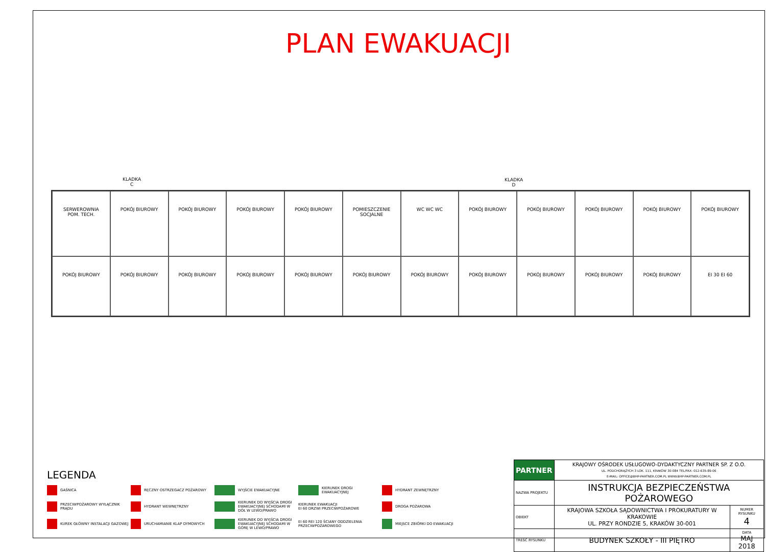PLAN EWAKUACJI
KLADKA
C
KLADKA
D
SERWEROWNIA
POM. TECH.
POKÓJ BIUROWY
POKÓJ BIUROWY
POKÓJ BIUROWY
POKÓJ BIUROWY
POMIESZCZENIE SOCJALNE
WC WC WC
POKÓJ BIUROWY
POKÓJ BIUROWY
POKÓJ BIUROWY
POKÓJ BIUROWY
POKÓJ BIUROWY
POKÓJ BIUROWY
POKÓJ BIUROWY
POKÓJ BIUROWY
POKÓJ BIUROWY
POKÓJ BIUROWY
POKÓJ BIUROWY
POKÓJ BIUROWY
POKÓJ BIUROWY
POKÓJ BIUROWY
POKÓJ BIUROWY
POKÓJ BIUROWY
EI 30 EI 60
LEGENDA
GAŚNICA
RĘCZNY OSTRZEGACZ POŻAROWY
WYJŚCIE EWAKUACYJNE
KIERUNEK DROGI EWAKUACYJNEJ
HYDRANT ZEWNĘTRZNY
PRZECIWPOŻAROWY WYŁĄCZNIK PRĄDU
HYDRANT WEWNĘTRZNY
KIERUNEK DO WYJŚCIA DROGI EWAKUACYJNEJ SCHODAMI W DÓŁ W LEWO/PRAWO
KIERUNEK EWAKUACJI
EI 60 DRZWI PRZECIWPOŻAROWE
DROGA POŻAROWA
KUREK GŁÓWNY INSTALACJI GAZOWEJ
URUCHAMIANIE KLAP DYMOWYCH
KIERUNEK DO WYJŚCIA DROGI EWAKUACYJNEJ SCHODAMI W GÓRĘ W LEWO/PRAWO
EI 60 REI 120 ŚCIANY ODDZIELENIA PRZECIWPOŻAROWEGO
MIEJSCE ZBIÓRKI DO EWAKUACJI
| PARTNER | KRAJOWY OŚRODEK USŁUGOWO-DYDAKTYCZNY PARTNER SP. Z O.O. UL. PODCHORĄŻYCH 3 LOK. 111, KRAKÓW 30-084 TEL/FAX: 012-635-89-06 E-MAIL: OFFICE@BHP-PARTNER.COM.PL WWW.BHP-PARTNER.COM.PL | |
| NAZWA PROJEKTU | INSTRUKCJA BEZPIECZEŃSTWA POŻAROWEGO | |
| OBIEKT | KRAJOWA SZKOŁA SĄDOWNICTWA I PROKURATURY W KRAKOWIE UL. PRZY RONDZIE 5, KRAKÓW 30-001 | NUMER RYSUNKU 4 |
| TREŚĆ RYSUNKU | BUDYNEK SZKOŁY - III PIĘTRO | DATA MAJ 2018 |